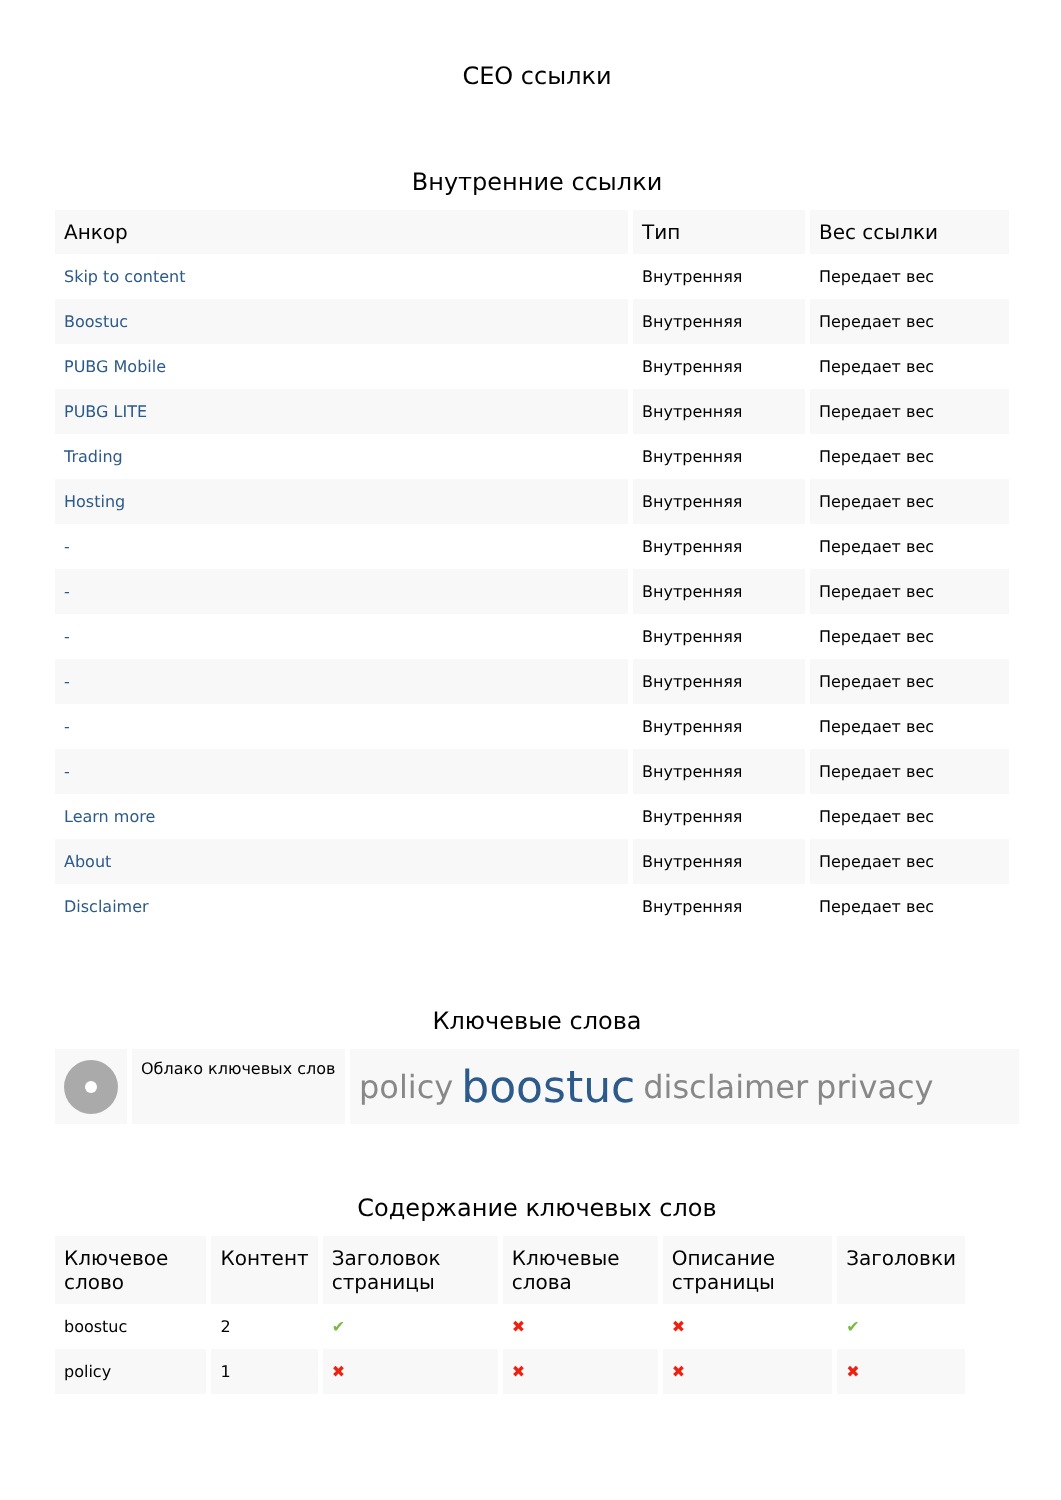СЕО ссылки
Внутренние ссылки
| Анкор | Тип | Вес ссылки |
| --- | --- | --- |
| Skip to content | Внутренняя | Передает вес |
| Boostuc | Внутренняя | Передает вес |
| PUBG Mobile | Внутренняя | Передает вес |
| PUBG LITE | Внутренняя | Передает вес |
| Trading | Внутренняя | Передает вес |
| Hosting | Внутренняя | Передает вес |
| - | Внутренняя | Передает вес |
| - | Внутренняя | Передает вес |
| - | Внутренняя | Передает вес |
| - | Внутренняя | Передает вес |
| - | Внутренняя | Передает вес |
| - | Внутренняя | Передает вес |
| Learn more | Внутренняя | Передает вес |
| About | Внутренняя | Передает вес |
| Disclaimer | Внутренняя | Передает вес |
Ключевые слова
Облако ключевых слов
policy boostuc disclaimer privacy
Содержание ключевых слов
| Ключевое слово | Контент | Заголовок страницы | Ключевые слова | Описание страницы | Заголовки |
| --- | --- | --- | --- | --- | --- |
| boostuc | 2 | ✔ | ✖ | ✖ | ✔ |
| policy | 1 | ✖ | ✖ | ✖ | ✖ |